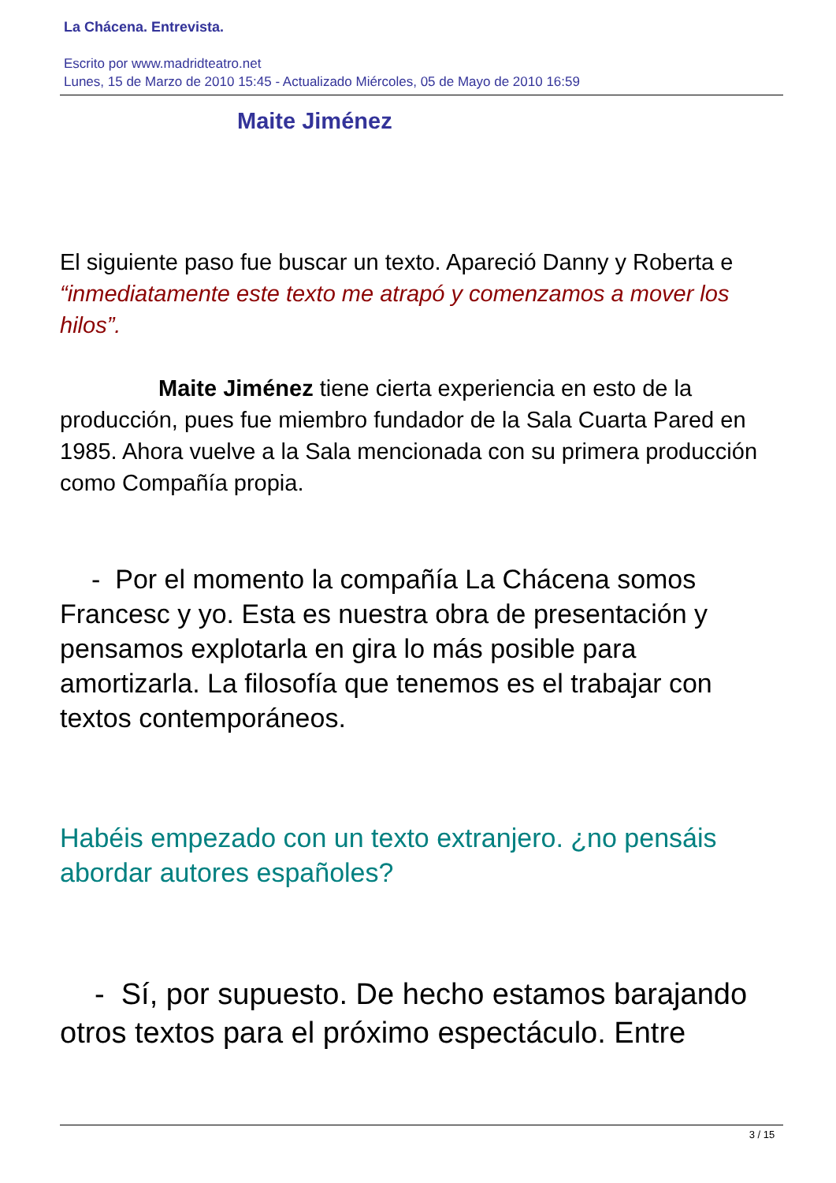La Chácena. Entrevista.
Escrito por www.madridteatro.net
Lunes, 15 de Marzo de 2010 15:45 - Actualizado Miércoles, 05 de Mayo de 2010 16:59
Maite Jiménez
El siguiente paso fue buscar un texto. Apareció Danny y Roberta e “inmediatamente este texto me atrapó y comenzamos a mover los hilos”.
Maite Jiménez tiene cierta experiencia en esto de la producción, pues fue miembro fundador de la Sala Cuarta Pared en 1985. Ahora vuelve a la Sala mencionada con su primera producción como Compañía propia.
- Por el momento la compañía La Chácena somos Francesc y yo. Esta es nuestra obra de presentación y pensamos explotarla en gira lo más posible para amortizarla. La filosofía que tenemos es el trabajar con textos contemporáneos.
Habéis empezado con un texto extranjero. ¿no pensáis abordar autores españoles?
- Sí, por supuesto. De hecho estamos barajando otros textos para el próximo espectáculo. Entre
3 / 15